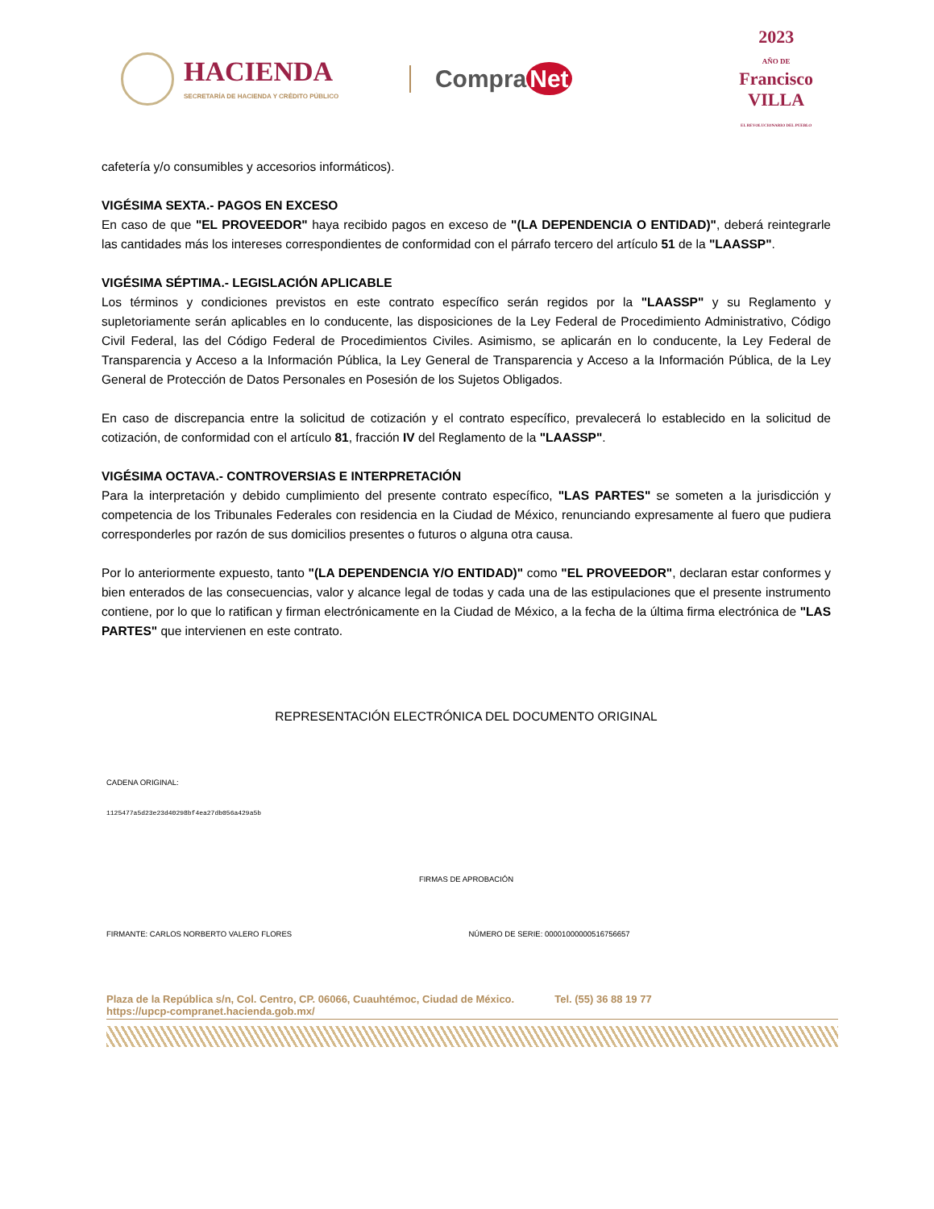HACIENDA
SECRETARÍA DE HACIENDA Y CRÉDITO PÚBLICO
Compra Net
2023
AÑO DE
Francisco
VILLA
EL REVOLUCIONARIO DEL PUEBLO
cafetería y/o consumibles y accesorios informáticos).
VIGÉSIMA SEXTA.- PAGOS EN EXCESO
En caso de que "EL PROVEEDOR" haya recibido pagos en exceso de "(LA DEPENDENCIA O ENTIDAD)", deberá reintegrarle las cantidades más los intereses correspondientes de conformidad con el párrafo tercero del artículo 51 de la "LAASSP".
VIGÉSIMA SÉPTIMA.- LEGISLACIÓN APLICABLE
Los términos y condiciones previstos en este contrato específico serán regidos por la "LAASSP" y su Reglamento y supletoriamente serán aplicables en lo conducente, las disposiciones de la Ley Federal de Procedimiento Administrativo, Código Civil Federal, las del Código Federal de Procedimientos Civiles. Asimismo, se aplicarán en lo conducente, la Ley Federal de Transparencia y Acceso a la Información Pública, la Ley General de Transparencia y Acceso a la Información Pública, de la Ley General de Protección de Datos Personales en Posesión de los Sujetos Obligados.
En caso de discrepancia entre la solicitud de cotización y el contrato específico, prevalecerá lo establecido en la solicitud de cotización, de conformidad con el artículo 81, fracción IV del Reglamento de la "LAASSP".
VIGÉSIMA OCTAVA.- CONTROVERSIAS E INTERPRETACIÓN
Para la interpretación y debido cumplimiento del presente contrato específico, "LAS PARTES" se someten a la jurisdicción y competencia de los Tribunales Federales con residencia en la Ciudad de México, renunciando expresamente al fuero que pudiera corresponderles por razón de sus domicilios presentes o futuros o alguna otra causa.
Por lo anteriormente expuesto, tanto "(LA DEPENDENCIA Y/O ENTIDAD)" como "EL PROVEEDOR", declaran estar conformes y bien enterados de las consecuencias, valor y alcance legal de todas y cada una de las estipulaciones que el presente instrumento contiene, por lo que lo ratifican y firman electrónicamente en la Ciudad de México, a la fecha de la última firma electrónica de "LAS PARTES" que intervienen en este contrato.
REPRESENTACIÓN ELECTRÓNICA DEL DOCUMENTO ORIGINAL
CADENA ORIGINAL:
1125477a5d23e23d40298bf4ea27db056a429a5b
FIRMAS DE APROBACIÓN
FIRMANTE: CARLOS NORBERTO VALERO FLORES NÚMERO DE SERIE: 00001000000516756657
Plaza de la República s/n, Col. Centro, CP. 06066, Cuauhtémoc, Ciudad de México. Tel. (55) 36 88 19 77
https://upcp-compranet.hacienda.gob.mx/